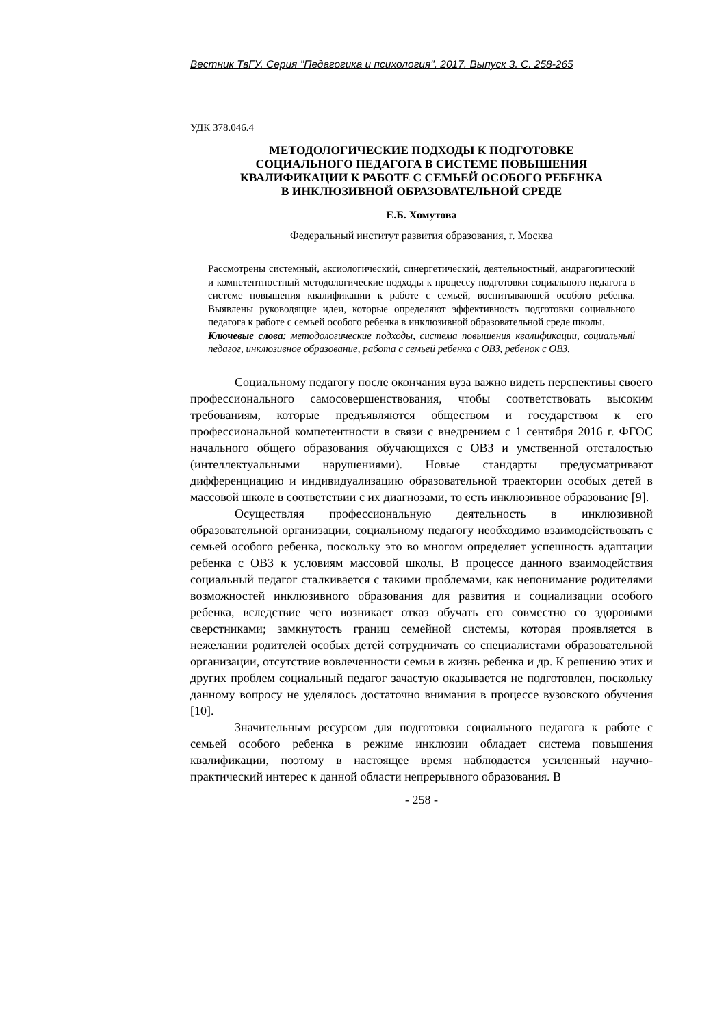Вестник ТвГУ. Серия "Педагогика и психология". 2017. Выпуск 3. С. 258-265
УДК 378.046.4
МЕТОДОЛОГИЧЕСКИЕ ПОДХОДЫ К ПОДГОТОВКЕ
СОЦИАЛЬНОГО ПЕДАГОГА В СИСТЕМЕ ПОВЫШЕНИЯ
КВАЛИФИКАЦИИ К РАБОТЕ С СЕМЬЕЙ ОСОБОГО РЕБЕНКА
В ИНКЛЮЗИВНОЙ ОБРАЗОВАТЕЛЬНОЙ СРЕДЕ
Е.Б. Хомутова
Федеральный институт развития образования, г. Москва
Рассмотрены системный, аксиологический, синергетический, деятельностный, андрагогический и компетентностный методологические подходы к процессу подготовки социального педагога в системе повышения квалификации к работе с семьей, воспитывающей особого ребенка. Выявлены руководящие идеи, которые определяют эффективность подготовки социального педагога к работе с семьей особого ребенка в инклюзивной образовательной среде школы.
Ключевые слова: методологические подходы, система повышения квалификации, социальный педагог, инклюзивное образование, работа с семьей ребенка с ОВЗ, ребенок с ОВЗ.
Социальному педагогу после окончания вуза важно видеть перспективы своего профессионального самосовершенствования, чтобы соответствовать высоким требованиям, которые предъявляются обществом и государством к его профессиональной компетентности в связи с внедрением с 1 сентября 2016 г. ФГОС начального общего образования обучающихся с ОВЗ и умственной отсталостью (интеллектуальными нарушениями). Новые стандарты предусматривают дифференциацию и индивидуализацию образовательной траектории особых детей в массовой школе в соответствии с их диагнозами, то есть инклюзивное образование [9].
Осуществляя профессиональную деятельность в инклюзивной образовательной организации, социальному педагогу необходимо взаимодействовать с семьей особого ребенка, поскольку это во многом определяет успешность адаптации ребенка с ОВЗ к условиям массовой школы. В процессе данного взаимодействия социальный педагог сталкивается с такими проблемами, как непонимание родителями возможностей инклюзивного образования для развития и социализации особого ребенка, вследствие чего возникает отказ обучать его совместно со здоровыми сверстниками; замкнутость границ семейной системы, которая проявляется в нежелании родителей особых детей сотрудничать со специалистами образовательной организации, отсутствие вовлеченности семьи в жизнь ребенка и др. К решению этих и других проблем социальный педагог зачастую оказывается не подготовлен, поскольку данному вопросу не уделялось достаточно внимания в процессе вузовского обучения [10].
Значительным ресурсом для подготовки социального педагога к работе с семьей особого ребенка в режиме инклюзии обладает система повышения квалификации, поэтому в настоящее время наблюдается усиленный научно-практический интерес к данной области непрерывного образования. В
- 258 -